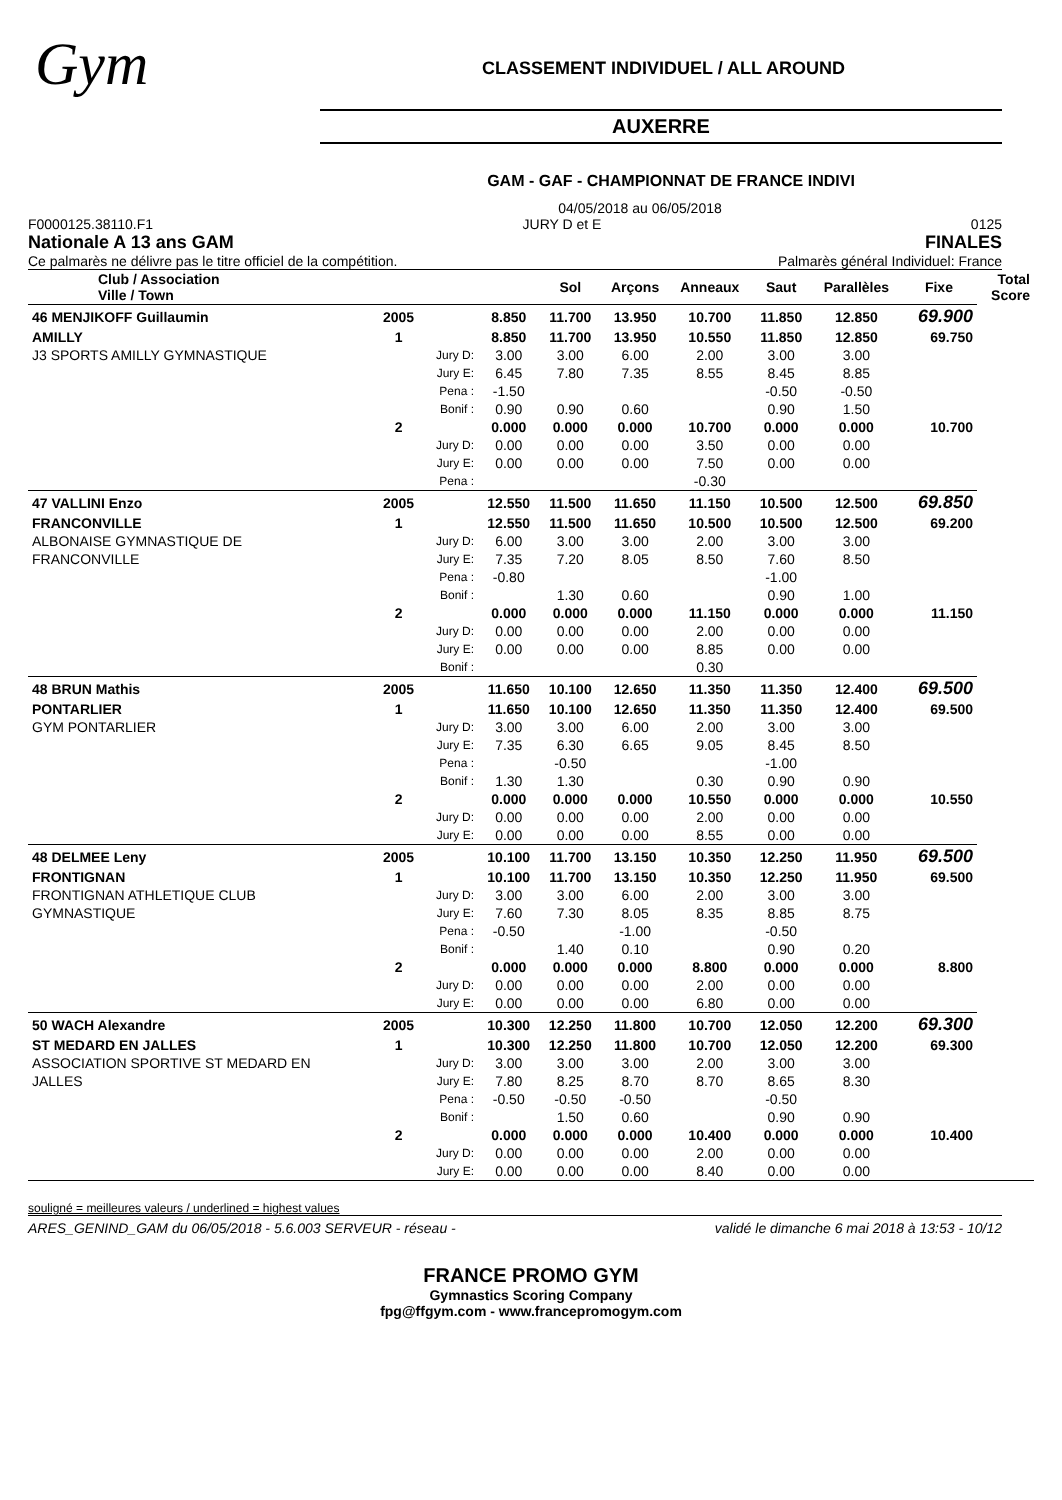Gym
CLASSEMENT INDIVIDUEL / ALL AROUND
AUXERRE
GAM - GAF - CHAMPIONNAT DE FRANCE INDIVI
04/05/2018 au 06/05/2018
F0000125.38110.F1 JURY D et E 0125
Nationale A 13 ans GAM FINALES
Ce palmarès ne délivre pas le titre officiel de la compétition. Palmarès général Individuel: France
| Club / Association Ville / Town | | | | Sol | Arçons | Anneaux | Saut | Parallèles | Fixe | Total Score |
| --- | --- | --- | --- | --- | --- | --- | --- | --- | --- | --- |
| 46 MENJIKOFF Guillaumin | 2005 | | 8.850 | 11.700 | 13.950 | 10.700 | 11.850 | 12.850 | 69.900 | |
| AMILLY | 1 | | 8.850 | 11.700 | 13.950 | 10.550 | 11.850 | 12.850 | 69.750 | |
| J3 SPORTS AMILLY GYMNASTIQUE | | Jury D: | 3.00 | 3.00 | 6.00 | 2.00 | 3.00 | 3.00 | | |
| | | Jury E: | 6.45 | 7.80 | 7.35 | 8.55 | 8.45 | 8.85 | | |
| | | Pena : | -1.50 | | | | -0.50 | -0.50 | | |
| | | Bonif : | 0.90 | 0.90 | 0.60 | | 0.90 | 1.50 | | |
| | 2 | | 0.000 | 0.000 | 0.000 | 10.700 | 0.000 | 0.000 | 10.700 | |
| | | Jury D: | 0.00 | 0.00 | 0.00 | 3.50 | 0.00 | 0.00 | | |
| | | Jury E: | 0.00 | 0.00 | 0.00 | 7.50 | 0.00 | 0.00 | | |
| | | Pena : | | | | -0.30 | | | | |
| 47 VALLINI Enzo | 2005 | | 12.550 | 11.500 | 11.650 | 11.150 | 10.500 | 12.500 | 69.850 | |
| FRANCONVILLE | 1 | | 12.550 | 11.500 | 11.650 | 10.500 | 10.500 | 12.500 | 69.200 | |
| ALBONAISE GYMNASTIQUE DE | | Jury D: | 6.00 | 3.00 | 3.00 | 2.00 | 3.00 | 3.00 | | |
| FRANCONVILLE | | Jury E: | 7.35 | 7.20 | 8.05 | 8.50 | 7.60 | 8.50 | | |
| | | Pena : | -0.80 | | | | -1.00 | | | |
| | | Bonif : | | 1.30 | 0.60 | | 0.90 | 1.00 | | |
| | 2 | | 0.000 | 0.000 | 0.000 | 11.150 | 0.000 | 0.000 | 11.150 | |
| | | Jury D: | 0.00 | 0.00 | 0.00 | 2.00 | 0.00 | 0.00 | | |
| | | Jury E: | 0.00 | 0.00 | 0.00 | 8.85 | 0.00 | 0.00 | | |
| | | Bonif : | | | | 0.30 | | | | |
| 48 BRUN Mathis | 2005 | | 11.650 | 10.100 | 12.650 | 11.350 | 11.350 | 12.400 | 69.500 | |
| PONTARLIER | 1 | | 11.650 | 10.100 | 12.650 | 11.350 | 11.350 | 12.400 | 69.500 | |
| GYM PONTARLIER | | Jury D: | 3.00 | 3.00 | 6.00 | 2.00 | 3.00 | 3.00 | | |
| | | Jury E: | 7.35 | 6.30 | 6.65 | 9.05 | 8.45 | 8.50 | | |
| | | Pena : | | -0.50 | | | -1.00 | | | |
| | | Bonif : | 1.30 | 1.30 | | 0.30 | 0.90 | 0.90 | | |
| | 2 | | 0.000 | 0.000 | 0.000 | 10.550 | 0.000 | 0.000 | 10.550 | |
| | | Jury D: | 0.00 | 0.00 | 0.00 | 2.00 | 0.00 | 0.00 | | |
| | | Jury E: | 0.00 | 0.00 | 0.00 | 8.55 | 0.00 | 0.00 | | |
| 48 DELMEE Leny | 2005 | | 10.100 | 11.700 | 13.150 | 10.350 | 12.250 | 11.950 | 69.500 | |
| FRONTIGNAN | 1 | | 10.100 | 11.700 | 13.150 | 10.350 | 12.250 | 11.950 | 69.500 | |
| FRONTIGNAN ATHLETIQUE CLUB | | Jury D: | 3.00 | 3.00 | 6.00 | 2.00 | 3.00 | 3.00 | | |
| GYMNASTIQUE | | Jury E: | 7.60 | 7.30 | 8.05 | 8.35 | 8.85 | 8.75 | | |
| | | Pena : | -0.50 | | -1.00 | | -0.50 | | | |
| | | Bonif : | | 1.40 | 0.10 | | 0.90 | 0.20 | | |
| | 2 | | 0.000 | 0.000 | 0.000 | 8.800 | 0.000 | 0.000 | 8.800 | |
| | | Jury D: | 0.00 | 0.00 | 0.00 | 2.00 | 0.00 | 0.00 | | |
| | | Jury E: | 0.00 | 0.00 | 0.00 | 6.80 | 0.00 | 0.00 | | |
| 50 WACH Alexandre | 2005 | | 10.300 | 12.250 | 11.800 | 10.700 | 12.050 | 12.200 | 69.300 | |
| ST MEDARD EN JALLES | 1 | | 10.300 | 12.250 | 11.800 | 10.700 | 12.050 | 12.200 | 69.300 | |
| ASSOCIATION SPORTIVE ST MEDARD EN | | Jury D: | 3.00 | 3.00 | 3.00 | 2.00 | 3.00 | 3.00 | | |
| JALLES | | Jury E: | 7.80 | 8.25 | 8.70 | 8.70 | 8.65 | 8.30 | | |
| | | Pena : | -0.50 | -0.50 | -0.50 | | -0.50 | | | |
| | | Bonif : | | 1.50 | 0.60 | | 0.90 | 0.90 | | |
| | 2 | | 0.000 | 0.000 | 0.000 | 10.400 | 0.000 | 0.000 | 10.400 | |
| | | Jury D: | 0.00 | 0.00 | 0.00 | 2.00 | 0.00 | 0.00 | | |
| | | Jury E: | 0.00 | 0.00 | 0.00 | 8.40 | 0.00 | 0.00 | | |
souligné = meilleures valeurs / underlined = highest values
ARES_GENIND_GAM du 06/05/2018 - 5.6.003 SERVEUR - réseau - validé le dimanche 6 mai 2018 à 13:53 - 10/12
FRANCE PROMO GYM
Gymnastics Scoring Company
fpg@ffgym.com - www.francepromogym.com